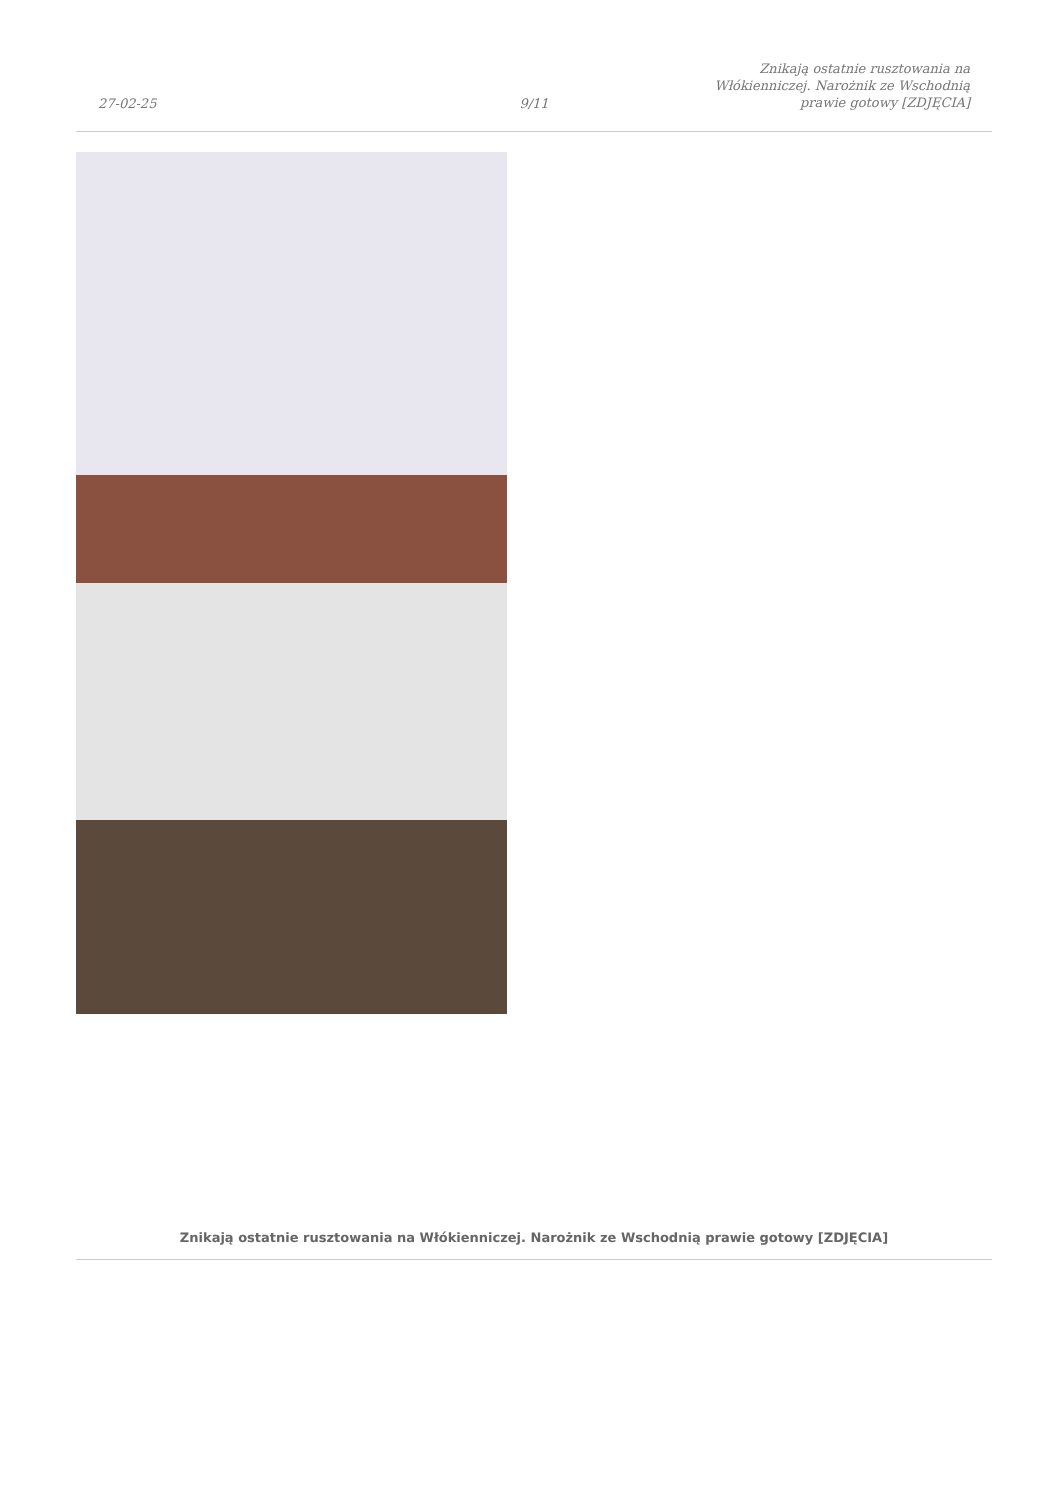27-02-25
9/11
Znikają ostatnie rusztowania na Włókienniczej. Narożnik ze Wschodnią prawie gotowy [ZDJĘCIA]
Znikają ostatnie rusztowania na Włókienniczej. Narożnik ze Wschodnią prawie gotowy [ZDJĘCIA]